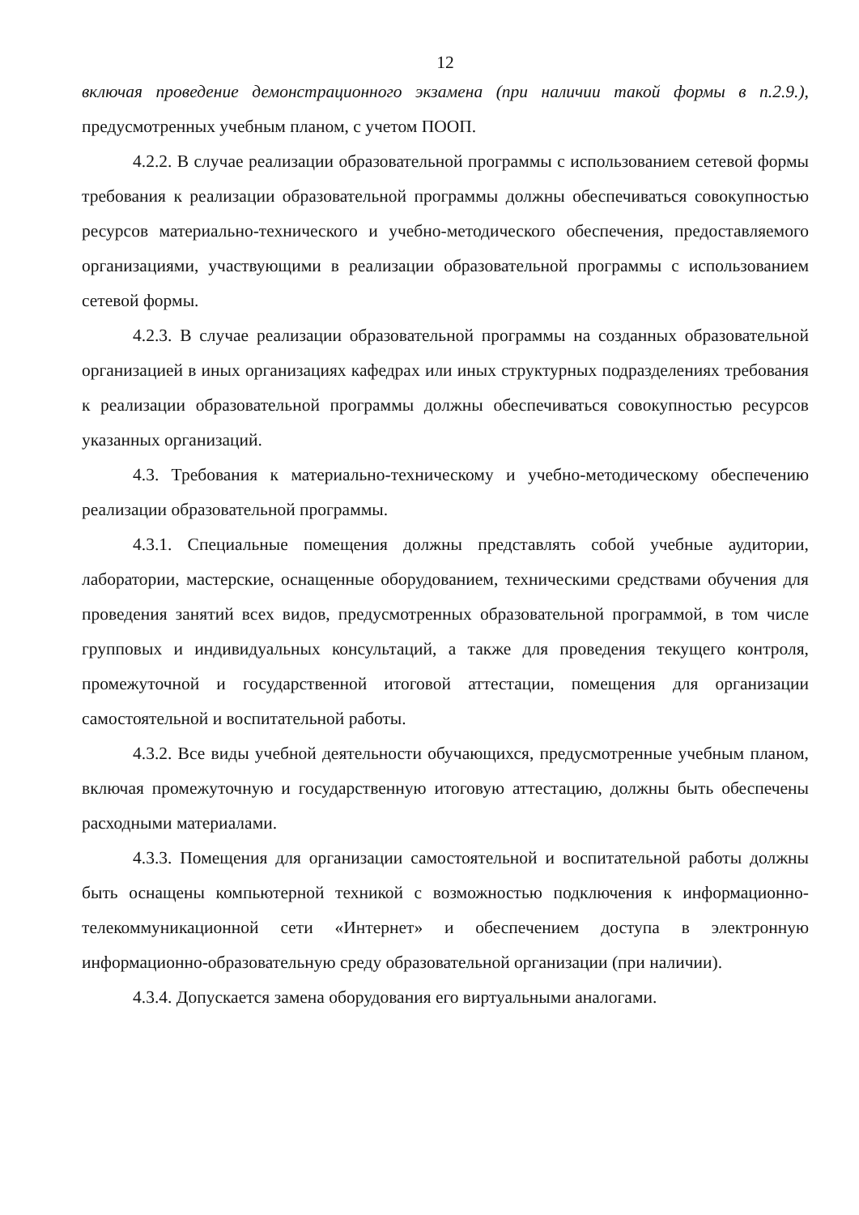12
включая проведение демонстрационного экзамена (при наличии такой формы в п.2.9.), предусмотренных учебным планом, с учетом ПООП.
4.2.2. В случае реализации образовательной программы с использованием сетевой формы требования к реализации образовательной программы должны обеспечиваться совокупностью ресурсов материально-технического и учебно-методического обеспечения, предоставляемого организациями, участвующими в реализации образовательной программы с использованием сетевой формы.
4.2.3. В случае реализации образовательной программы на созданных образовательной организацией в иных организациях кафедрах или иных структурных подразделениях требования к реализации образовательной программы должны обеспечиваться совокупностью ресурсов указанных организаций.
4.3. Требования к материально-техническому и учебно-методическому обеспечению реализации образовательной программы.
4.3.1. Специальные помещения должны представлять собой учебные аудитории, лаборатории, мастерские, оснащенные оборудованием, техническими средствами обучения для проведения занятий всех видов, предусмотренных образовательной программой, в том числе групповых и индивидуальных консультаций, а также для проведения текущего контроля, промежуточной и государственной итоговой аттестации, помещения для организации самостоятельной и воспитательной работы.
4.3.2. Все виды учебной деятельности обучающихся, предусмотренные учебным планом, включая промежуточную и государственную итоговую аттестацию, должны быть обеспечены расходными материалами.
4.3.3. Помещения для организации самостоятельной и воспитательной работы должны быть оснащены компьютерной техникой с возможностью подключения к информационно-телекоммуникационной сети «Интернет» и обеспечением доступа в электронную информационно-образовательную среду образовательной организации (при наличии).
4.3.4. Допускается замена оборудования его виртуальными аналогами.